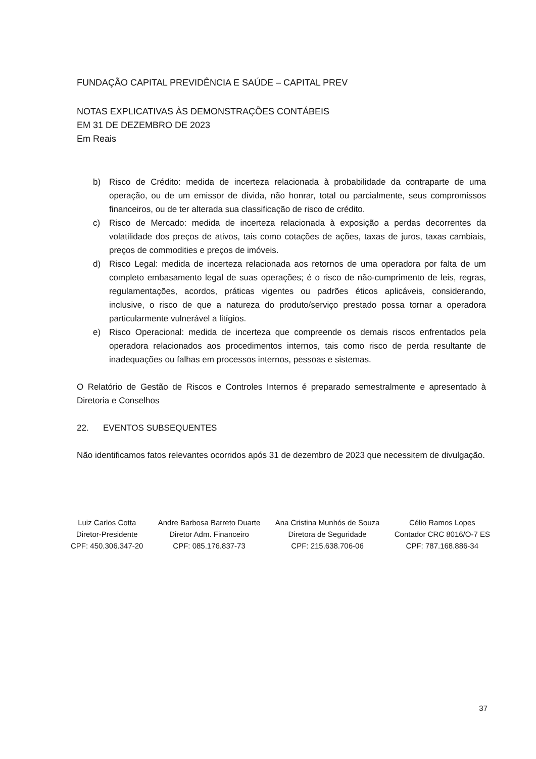FUNDAÇÃO CAPITAL PREVIDÊNCIA E SAÚDE – CAPITAL PREV
NOTAS EXPLICATIVAS ÀS DEMONSTRAÇÕES CONTÁBEIS
EM 31 DE DEZEMBRO DE 2023
Em Reais
b) Risco de Crédito: medida de incerteza relacionada à probabilidade da contraparte de uma operação, ou de um emissor de dívida, não honrar, total ou parcialmente, seus compromissos financeiros, ou de ter alterada sua classificação de risco de crédito.
c) Risco de Mercado: medida de incerteza relacionada à exposição a perdas decorrentes da volatilidade dos preços de ativos, tais como cotações de ações, taxas de juros, taxas cambiais, preços de commodities e preços de imóveis.
d) Risco Legal: medida de incerteza relacionada aos retornos de uma operadora por falta de um completo embasamento legal de suas operações; é o risco de não-cumprimento de leis, regras, regulamentações, acordos, práticas vigentes ou padrões éticos aplicáveis, considerando, inclusive, o risco de que a natureza do produto/serviço prestado possa tornar a operadora particularmente vulnerável a litígios.
e) Risco Operacional: medida de incerteza que compreende os demais riscos enfrentados pela operadora relacionados aos procedimentos internos, tais como risco de perda resultante de inadequações ou falhas em processos internos, pessoas e sistemas.
O Relatório de Gestão de Riscos e Controles Internos é preparado semestralmente e apresentado à Diretoria e Conselhos
22. EVENTOS SUBSEQUENTES
Não identificamos fatos relevantes ocorridos após 31 de dezembro de 2023 que necessitem de divulgação.
Luiz Carlos Cotta
Diretor-Presidente
CPF: 450.306.347-20
Andre Barbosa Barreto Duarte
Diretor Adm. Financeiro
CPF: 085.176.837-73
Ana Cristina Munhós de Souza
Diretora de Seguridade
CPF: 215.638.706-06
Célio Ramos Lopes
Contador CRC 8016/O-7 ES
CPF: 787.168.886-34
37